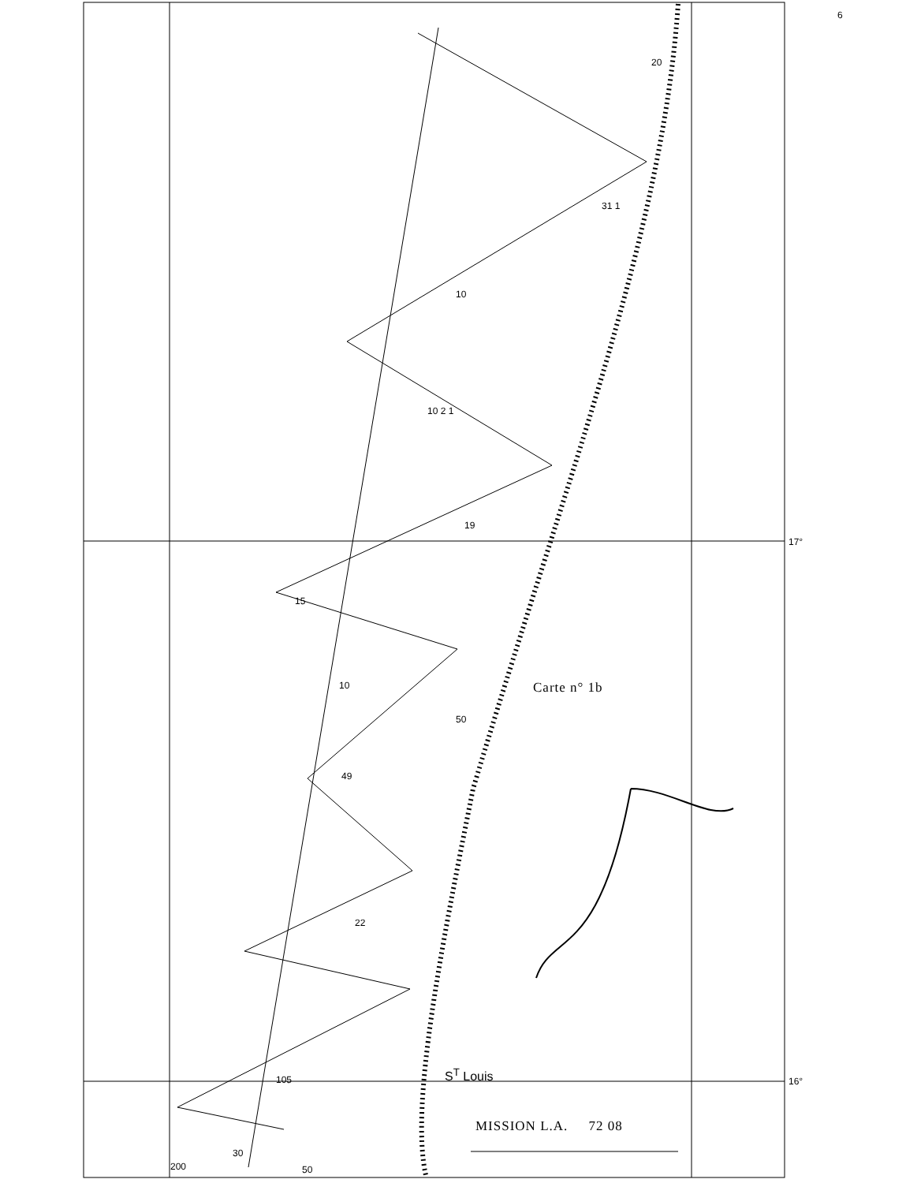6
20
31 1
10
10 2 1
19
17°
15
10
50
49
22
105 S<sup>T</sup> Louis 16°
30
200 50
Carte n° 1b
MISSION L.A. 72 08